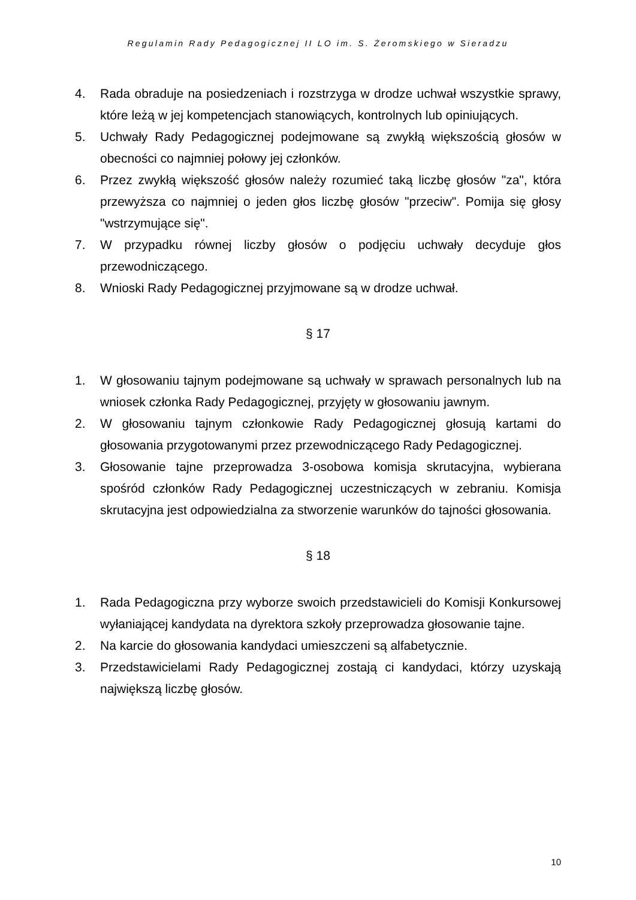Regulamin Rady Pedagogicznej II LO im. S. Żeromskiego w Sieradzu
4. Rada obraduje na posiedzeniach i rozstrzyga w drodze uchwał wszystkie sprawy, które leżą w jej kompetencjach stanowiących, kontrolnych lub opiniujących.
5. Uchwały Rady Pedagogicznej podejmowane są zwykłą większością głosów w obecności co najmniej połowy jej członków.
6. Przez zwykłą większość głosów należy rozumieć taką liczbę głosów "za", która przewyższa co najmniej o jeden głos liczbę głosów "przeciw". Pomija się głosy "wstrzymujące się".
7. W przypadku równej liczby głosów o podjęciu uchwały decyduje głos przewodniczącego.
8. Wnioski Rady Pedagogicznej przyjmowane są w drodze uchwał.
§ 17
1. W głosowaniu tajnym podejmowane są uchwały w sprawach personalnych lub na wniosek członka Rady Pedagogicznej, przyjęty w głosowaniu jawnym.
2. W głosowaniu tajnym członkowie Rady Pedagogicznej głosują kartami do głosowania przygotowanymi przez przewodniczącego Rady Pedagogicznej.
3. Głosowanie tajne przeprowadza 3-osobowa komisja skrutacyjna, wybierana spośród członków Rady Pedagogicznej uczestniczących w zebraniu. Komisja skrutacyjna jest odpowiedzialna za stworzenie warunków do tajności głosowania.
§ 18
1. Rada Pedagogiczna przy wyborze swoich przedstawicieli do Komisji Konkursowej wyłaniającej kandydata na dyrektora szkoły przeprowadza głosowanie tajne.
2. Na karcie do głosowania kandydaci umieszczeni są alfabetycznie.
3. Przedstawicielami Rady Pedagogicznej zostają ci kandydaci, którzy uzyskają największą liczbę głosów.
10